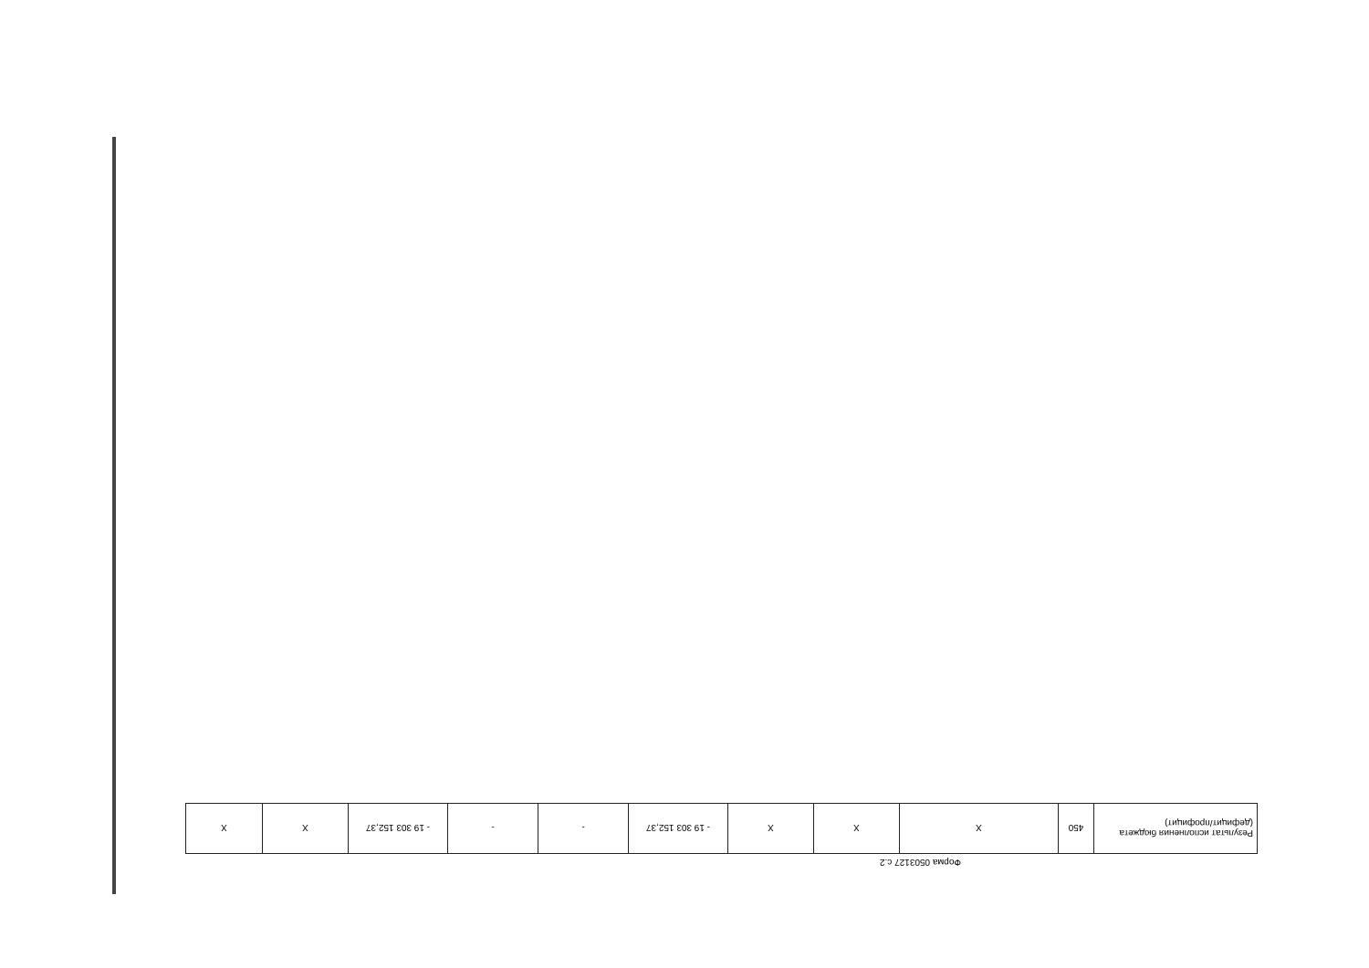Форма 0503127 с.2
| Результат исполнения бюджета (дефицит/профицит) | 450 | X | X | X | - 19 303 152,37 | - | - | - 19 303 152,37 | X | X |